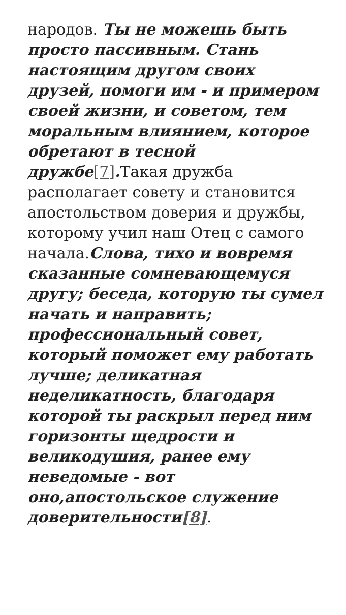народов. Ты не можешь быть просто пассивным. Стань настоящим другом своих друзей, помоги им - и примером своей жизни, и советом, тем моральным влиянием, которое обретают в тесной дружбе[7]. Такая дружба располагает совету и становится апостольством доверия и дружбы, которому учил наш Отец с самого начала.Слова, тихо и вовремя сказанные сомневающемуся другу; беседа, которую ты сумел начать и направить; профессиональный совет, который поможет ему работать лучше; деликатная неделикатность, благодаря которой ты раскрыл перед ним горизонты щедрости и великодушия, ранее ему неведомые - вот оно,апостольское служение доверительности[8].